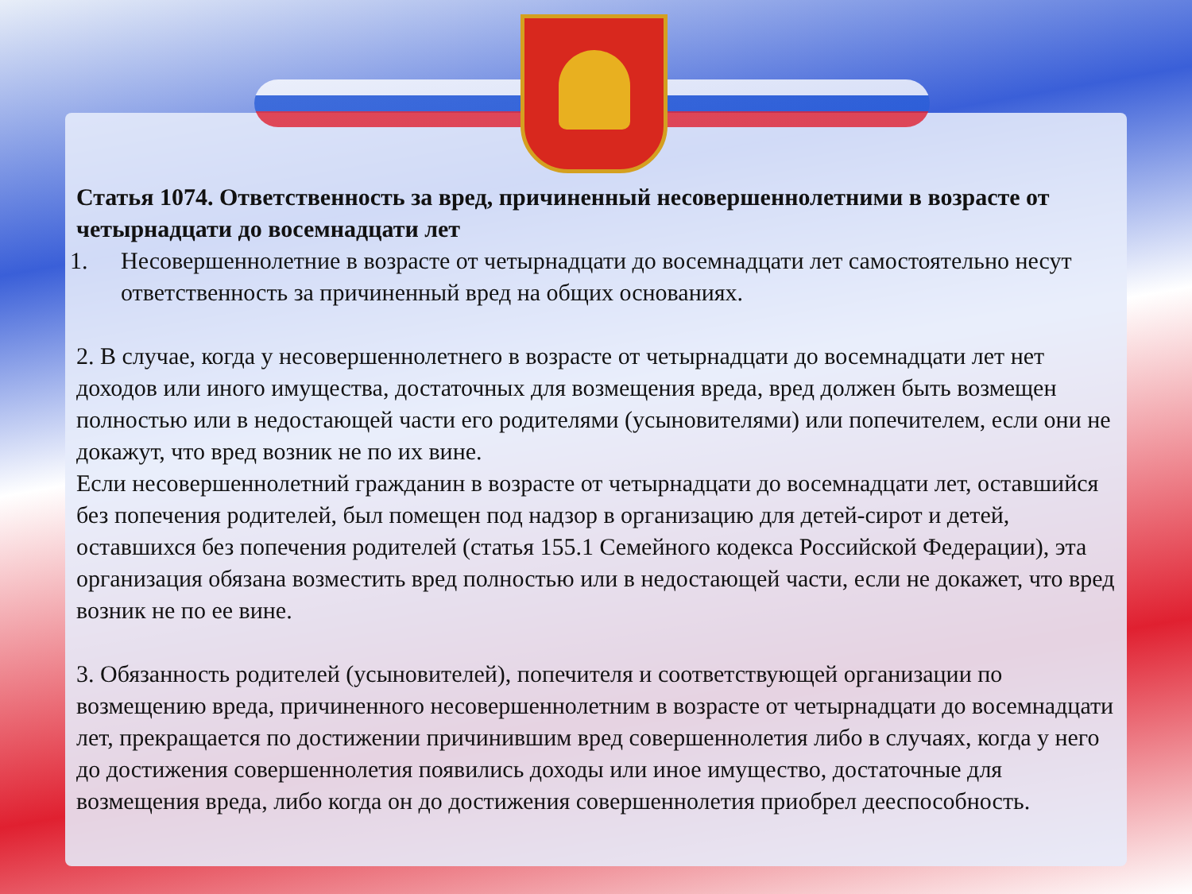Статья 1074. Ответственность за вред, причиненный несовершеннолетними в возрасте от четырнадцати до восемнадцати лет
1. Несовершеннолетние в возрасте от четырнадцати до восемнадцати лет самостоятельно несут ответственность за причиненный вред на общих основаниях.
2. В случае, когда у несовершеннолетнего в возрасте от четырнадцати до восемнадцати лет нет доходов или иного имущества, достаточных для возмещения вреда, вред должен быть возмещен полностью или в недостающей части его родителями (усыновителями) или попечителем, если они не докажут, что вред возник не по их вине.
Если несовершеннолетний гражданин в возрасте от четырнадцати до восемнадцати лет, оставшийся без попечения родителей, был помещен под надзор в организацию для детей-сирот и детей, оставшихся без попечения родителей (статья 155.1 Семейного кодекса Российской Федерации), эта организация обязана возместить вред полностью или в недостающей части, если не докажет, что вред возник не по ее вине.
3. Обязанность родителей (усыновителей), попечителя и соответствующей организации по возмещению вреда, причиненного несовершеннолетним в возрасте от четырнадцати до восемнадцати лет, прекращается по достижении причинившим вред совершеннолетия либо в случаях, когда у него до достижения совершеннолетия появились доходы или иное имущество, достаточные для возмещения вреда, либо когда он до достижения совершеннолетия приобрел дееспособность.